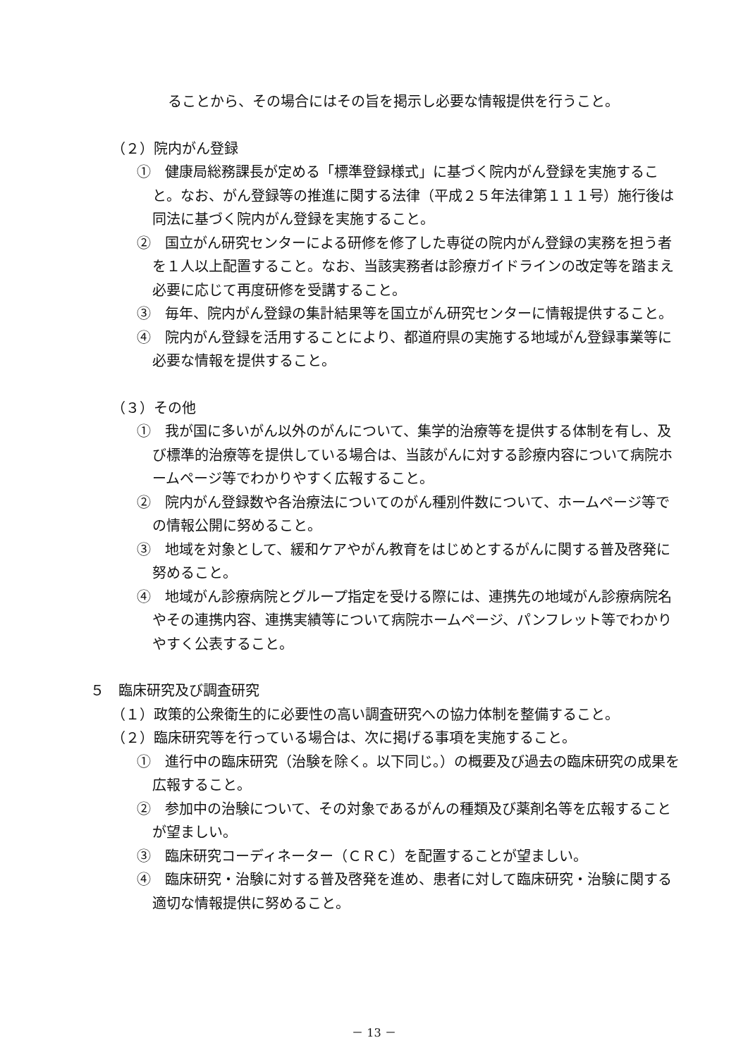ることから、その場合にはその旨を掲示し必要な情報提供を行うこと。
（２）院内がん登録
①　健康局総務課長が定める「標準登録様式」に基づく院内がん登録を実施すること。なお、がん登録等の推進に関する法律（平成２５年法律第１１１号）施行後は同法に基づく院内がん登録を実施すること。
②　国立がん研究センターによる研修を修了した専従の院内がん登録の実務を担う者を１人以上配置すること。なお、当該実務者は診療ガイドラインの改定等を踏まえ必要に応じて再度研修を受講すること。
③　毎年、院内がん登録の集計結果等を国立がん研究センターに情報提供すること。
④　院内がん登録を活用することにより、都道府県の実施する地域がん登録事業等に必要な情報を提供すること。
（３）その他
①　我が国に多いがん以外のがんについて、集学的治療等を提供する体制を有し、及び標準的治療等を提供している場合は、当該がんに対する診療内容について病院ホームページ等でわかりやすく広報すること。
②　院内がん登録数や各治療法についてのがん種別件数について、ホームページ等での情報公開に努めること。
③　地域を対象として、緩和ケアやがん教育をはじめとするがんに関する普及啓発に努めること。
④　地域がん診療病院とグループ指定を受ける際には、連携先の地域がん診療病院名やその連携内容、連携実績等について病院ホームページ、パンフレット等でわかりやすく公表すること。
５　臨床研究及び調査研究
（１）政策的公衆衛生的に必要性の高い調査研究への協力体制を整備すること。
（２）臨床研究等を行っている場合は、次に掲げる事項を実施すること。
①　進行中の臨床研究（治験を除く。以下同じ。）の概要及び過去の臨床研究の成果を広報すること。
②　参加中の治験について、その対象であるがんの種類及び薬剤名等を広報することが望ましい。
③　臨床研究コーディネーター（ＣＲＣ）を配置することが望ましい。
④　臨床研究・治験に対する普及啓発を進め、患者に対して臨床研究・治験に関する適切な情報提供に努めること。
－ 13 －